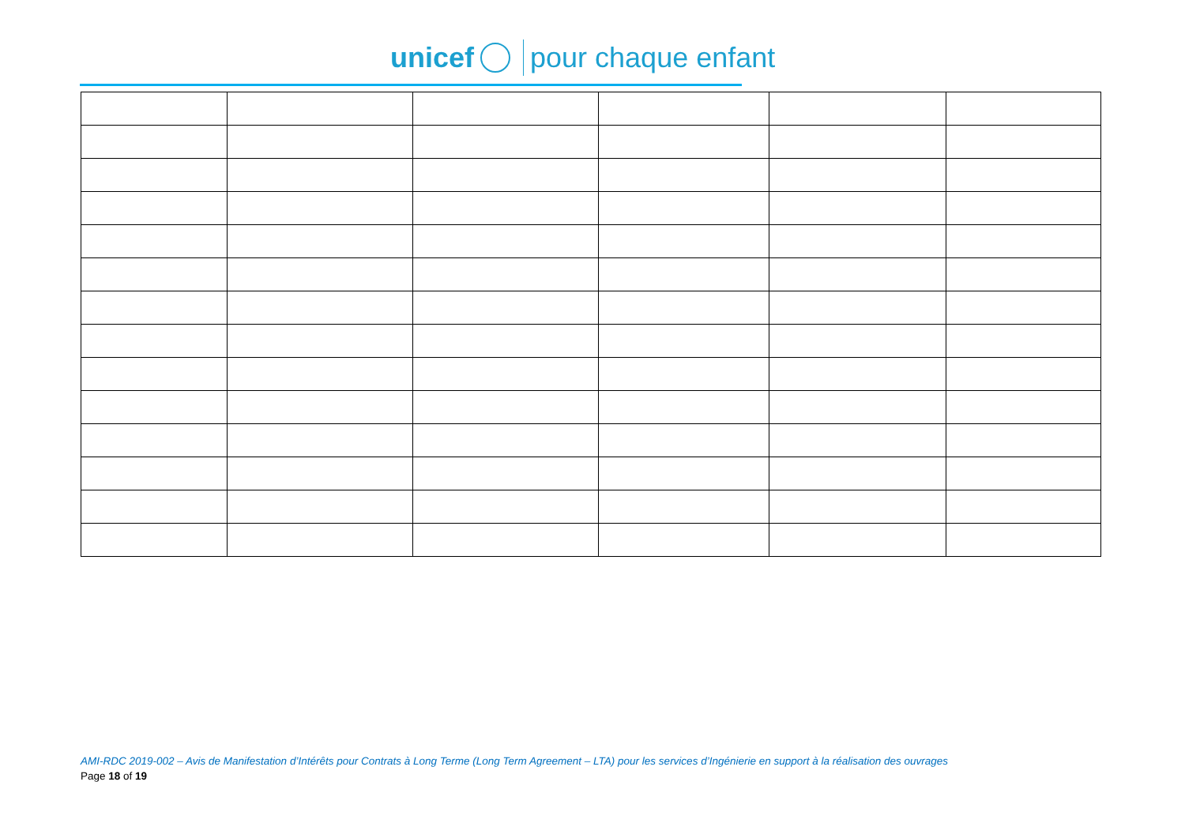unicef pour chaque enfant
AMI-RDC 2019-002 – Avis de Manifestation d’Intérêts pour Contrats à Long Terme (Long Term Agreement – LTA) pour les services d’Ingénierie en support à la réalisation des ouvrages
Page 18 of 19